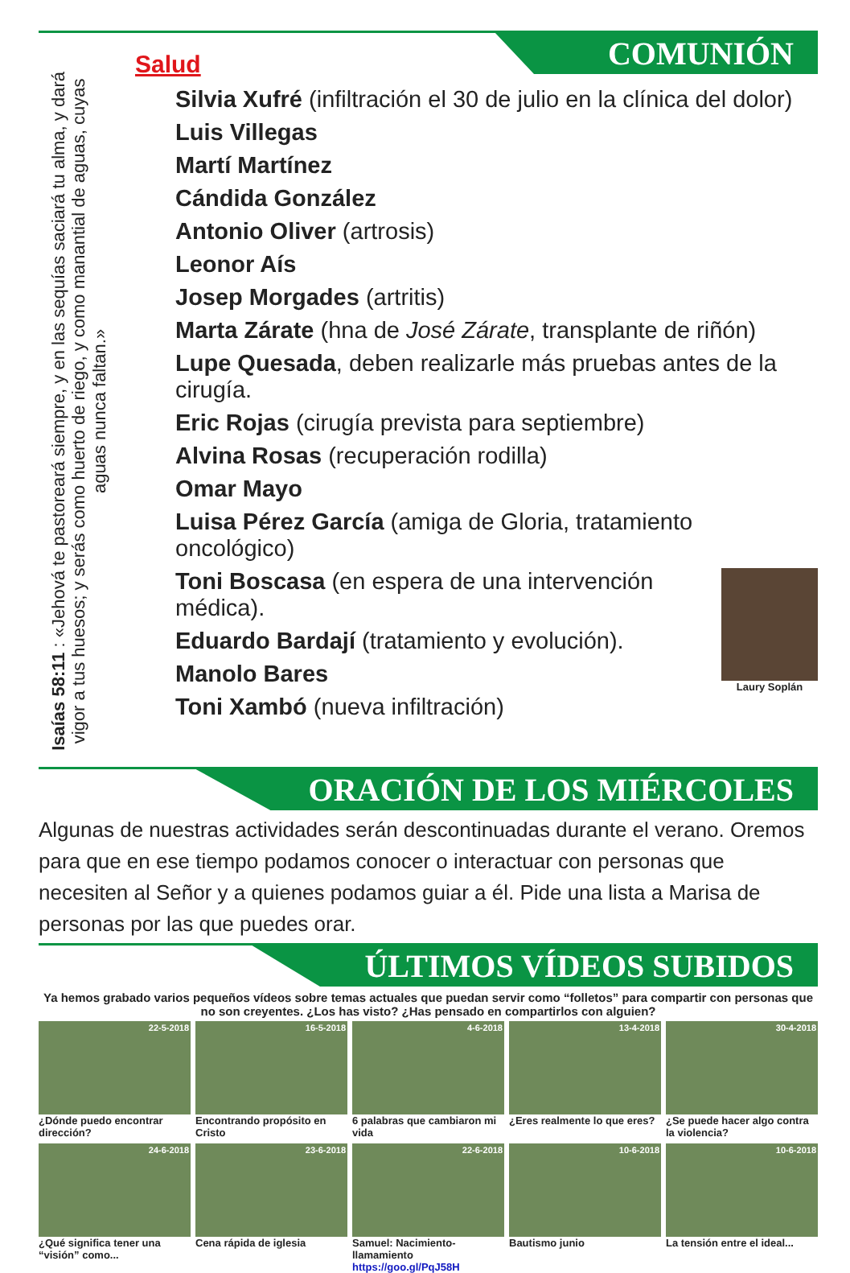COMUNIÓN
Isaías 58:11 : «Jehová te pastoreará siempre, y en las sequías saciará tu alma, y dará vigor a tus huesos; y serás como huerto de riego, y como manantial de aguas, cuyas aguas nunca faltan.»
Salud
Silvia Xufré (infiltración el 30 de julio en la clínica del dolor)
Luis Villegas
Martí Martínez
Cándida González
Antonio Oliver (artrosis)
Leonor Aís
Josep Morgades (artritis)
Marta Zárate (hna de José Zárate, transplante de riñón)
Lupe Quesada, deben realizarle más pruebas antes de la cirugía.
Eric Rojas (cirugía prevista para septiembre)
Alvina Rosas (recuperación rodilla)
Omar Mayo
Luisa Pérez García (amiga de Gloria, tratamiento oncológico)
Laury Soplán
Toni Boscasa (en espera de una intervención médica).
Eduardo Bardají (tratamiento y evolución).
Manolo Bares
Toni Xambó (nueva infiltración)
ORACIÓN DE LOS MIÉRCOLES
Algunas de nuestras actividades serán descontinuadas durante el verano. Oremos para que en ese tiempo podamos conocer o interactuar con personas que necesiten al Señor y a quienes podamos guiar a él. Pide una lista a Marisa de personas por las que puedes orar.
ÚLTIMOS VÍDEOS SUBIDOS
Ya hemos grabado varios pequeños vídeos sobre temas actuales que puedan servir como “folletos” para compartir con personas que no son creyentes. ¿Los has visto? ¿Has pensado en compartirlos con alguien?
22-5-2018
¿Dónde puedo encontrar dirección?
16-5-2018
Encontrando propósito en Cristo
4-6-2018
6 palabras que cambiaron mi vida
13-4-2018
¿Eres realmente lo que eres?
30-4-2018
¿Se puede hacer algo contra la violencia?
24-6-2018
¿Qué significa tener una “visión” como...
23-6-2018
Cena rápida de iglesia
22-6-2018
Samuel: Nacimiento-llamamiento
https://goo.gl/PqJ58H
10-6-2018
Bautismo junio
10-6-2018
La tensión entre el ideal...